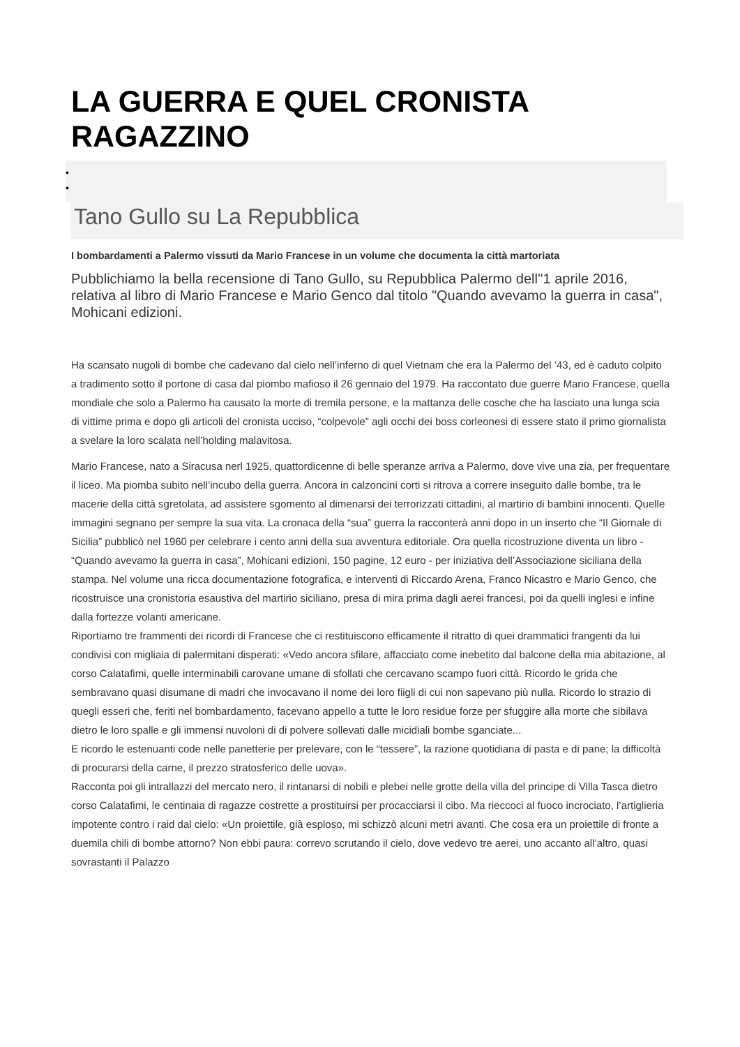LA GUERRA E QUEL CRONISTA RAGAZZINO
•
•
Tano Gullo su La Repubblica
I bombardamenti a Palermo vissuti da Mario Francese in un volume che documenta la città martoriata
Pubblichiamo la bella recensione di Tano Gullo, su Repubblica Palermo dell''1 aprile 2016, relativa al libro di Mario Francese e Mario Genco dal titolo "Quando avevamo la guerra in casa", Mohicani edizioni.
Ha scansato nugoli di bombe che cadevano dal cielo nell’inferno di quel Vietnam che era la Palermo del ’43, ed è caduto colpito a tradimento sotto il portone di casa dal piombo mafioso il 26 gennaio del 1979. Ha raccontato due guerre Mario Francese, quella mondiale che solo a Palermo ha causato la morte di tremila persone, e la mattanza delle cosche che ha lasciato una lunga scia di vittime prima e dopo gli articoli del cronista ucciso, “colpevole” agli occhi dei boss corleonesi di essere stato il primo giornalista a svelare la loro scalata nell’holding malavitosa.
Mario Francese, nato a Siracusa nerl 1925, quattordicenne di belle speranze arriva a Palermo, dove vive una zia, per frequentare il liceo. Ma piomba subito nell’incubo della guerra. Ancora in calzoncini corti si ritrova a correre inseguito dalle bombe, tra le macerie della città sgretolata, ad assistere sgomento al dimenarsi dei terrorizzati cittadini, al martirio di bambini innocenti. Quelle immagini segnano per sempre la sua vita. La cronaca della “sua” guerra la racconterà anni dopo in un inserto che “Il Giornale di Sicilia” pubblicò nel 1960 per celebrare i cento anni della sua avventura editoriale. Ora quella ricostruzione diventa un libro - “Quando avevamo la guerra in casa”, Mohicani edizioni, 150 pagine, 12 euro - per iniziativa dell’Associazione siciliana della stampa. Nel volume una ricca documentazione fotografica, e interventi di Riccardo Arena, Franco Nicastro e Mario Genco, che ricostruisce una cronistoria esaustiva del martirio siciliano, presa di mira prima dagli aerei francesi, poi da quelli inglesi e infine dalla fortezze volanti americane.
Riportiamo tre frammenti dei ricordi di Francese che ci restituiscono efficamente il ritratto di quei drammatici frangenti da lui condivisi con migliaia di palermitani disperati: «Vedo ancora sfilare, affacciato come inebetito dal balcone della mia abitazione, al corso Calatafimi, quelle interminabili carovane umane di sfollati che cercavano scampo fuori città. Ricordo le grida che sembravano quasi disumane di madri che invocavano il nome dei loro fiigli di cui non sapevano più nulla. Ricordo lo strazio di quegli esseri che, feriti nel bombardamento, facevano appello a tutte le loro residue forze per sfuggire alla morte che sibilava dietro le loro spalle e gli immensi nuvoloni di di polvere sollevati dalle micidiali bombe sganciate...
E ricordo le estenuanti code nelle panetterie per prelevare, con le “tessere”, la razione quotidiana di pasta e di pane; la difficoltà di procurarsi della carne, il prezzo stratosferico delle uova».
Racconta poi gli intrallazzi del mercato nero, il rintanarsi di nobili e plebei nelle grotte della villa del principe di Villa Tasca dietro corso Calatafimi, le centinaia di ragazze costrette a prostituirsi per procacciarsi il cibo. Ma rieccoci al fuoco incrociato, l’artiglieria impotente contro i raid dal cielo: «Un proiettile, già esploso, mi schizzò alcuni metri avanti. Che cosa era un proiettile di fronte a duemila chili di bombe attorno? Non ebbi paura: correvo scrutando il cielo, dove vedevo tre aerei, uno accanto all’altro, quasi sovrastanti il Palazzo